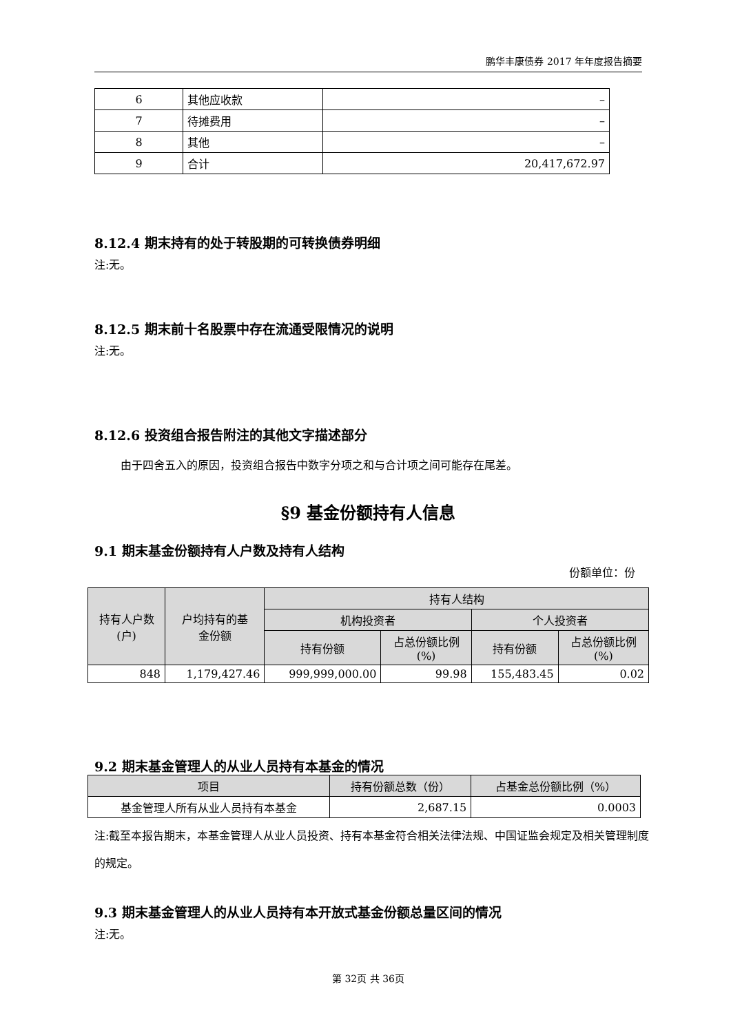鹏华丰康债券 2017 年年度报告摘要
| 6 | 其他应收款 | – |
| 7 | 待摊费用 | – |
| 8 | 其他 | – |
| 9 | 合计 | 20,417,672.97 |
8.12.4 期末持有的处于转股期的可转换债券明细
注:无。
8.12.5 期末前十名股票中存在流通受限情况的说明
注:无。
8.12.6 投资组合报告附注的其他文字描述部分
由于四舍五入的原因，投资组合报告中数字分项之和与合计项之间可能存在尾差。
§9 基金份额持有人信息
9.1 期末基金份额持有人户数及持有人结构
份额单位：份
| 持有人户数 (户) | 户均持有的基 金份额 | 持有人结构 | | | |
| --- | --- | --- | --- | --- | --- |
| | | 机构投资者 | | 个人投资者 | |
| | | 持有份额 | 占总份额比例 (%) | 持有份额 | 占总份额比例 (%) |
| 848 | 1,179,427.46 | 999,999,000.00 | 99.98 | 155,483.45 | 0.02 |
9.2 期末基金管理人的从业人员持有本基金的情况
| 项目 | 持有份额总数（份） | 占基金总份额比例（%） |
| --- | --- | --- |
| 基金管理人所有从业人员持有本基金 | 2,687.15 | 0.0003 |
注:截至本报告期末，本基金管理人从业人员投资、持有本基金符合相关法律法规、中国证监会规定及相关管理制度的规定。
9.3 期末基金管理人的从业人员持有本开放式基金份额总量区间的情况
注:无。
第 32页 共 36页